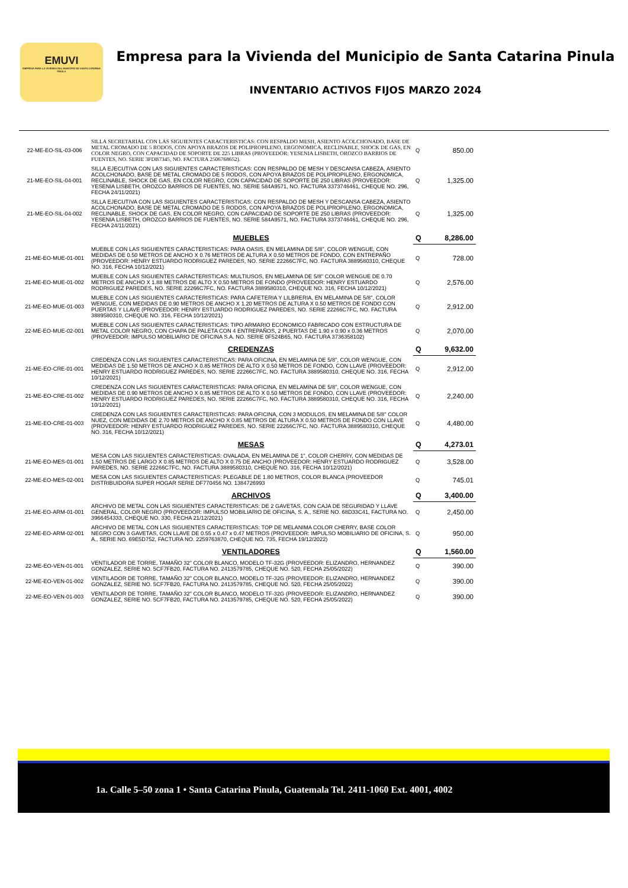EMUVI
EMPRESA PARA LA VIVIENDA DEL MUNICIPIO DE SANTA CATARINA PINULA
Empresa para la Vivienda del Municipio de Santa Catarina Pinula
INVENTARIO ACTIVOS FIJOS MARZO 2024
| 22-ME-EO-SIL-03-006 | SILLA SECRETARIAL CON LAS SIGUIENTES CARACTERISTICAS: CON RESPALDO MESH, ASIENTO ACOLCHONADO, BASE DE METAL CROMADO DE 5 RODOS, CON APOYA BRAZOS DE POLIPROPILENO, ERGONOMICA, RECLINABLE, SHOCK DE GAS, EN COLOR NEGRO, CON CAPACIDAD DE SOPORTE DE 225 LIBRAS (PROVEEDOR: YESENIA LISBETH, OROZCO BARRIOS DE FUENTES, NO. SERIE 3FDB7345, NO. FACTURA 2506768652). | Q | 850.00 |
| 21-ME-EO-SIL-04-001 | SILLA EJECUTIVA CON LAS SIGUIENTES CARACTERISTICAS: CON RESPALDO DE MESH Y DESCANSA CABEZA, ASIENTO ACOLCHONADO, BASE DE METAL CROMADO DE 5 RODOS, CON APOYA BRAZOS DE POLIPROPILENO, ERGONOMICA, RECLINABLE, SHOCK DE GAS, EN COLOR NEGRO, CON CAPACIDAD DE SOPORTE DE 250 LIBRAS (PROVEEDOR: YESENIA LISBETH, OROZCO BARRIOS DE FUENTES, NO. SERIE 584A9571, NO. FACTURA 3373746461, CHEQUE NO. 296, FECHA 24/11/2021) | Q | 1,325.00 |
| 21-ME-EO-SIL-04-002 | SILLA EJECUTIVA CON LAS SIGUIENTES CARACTERISTICAS: CON RESPALDO DE MESH Y DESCANSA CABEZA, ASIENTO ACOLCHONADO, BASE DE METAL CROMADO DE 5 RODOS, CON APOYA BRAZOS DE POLIPROPILENO, ERGONOMICA, RECLINABLE, SHOCK DE GAS, EN COLOR NEGRO, CON CAPACIDAD DE SOPORTE DE 250 LIBRAS (PROVEEDOR: YESENIA LISBETH, OROZCO BARRIOS DE FUENTES, NO. SERIE 584A9571, NO. FACTURA 3373746461, CHEQUE NO. 296, FECHA 24/11/2021) | Q | 1,325.00 |
| | MUEBLES | Q | 8,286.00 |
| 21-ME-EO-MUE-01-001 | MUEBLE CON LAS SIGUIENTES CARACTERISTICAS: PARA OASIS, EN MELAMINA DE 5/8", COLOR WENGUE, CON MEDIDAS DE 0.50 METROS DE ANCHO X 0.76 METROS DE ALTURA X 0.50 METROS DE FONDO, CON ENTREPAÑO (PROVEEDOR: HENRY ESTUARDO RODRIGUEZ PAREDES, NO. SERIE 22266C7FC, NO. FACTURA 3889580310, CHEQUE NO. 316, FECHA 10/12/2021) | Q | 728.00 |
| 21-ME-EO-MUE-01-002 | MUEBLE CON LAS SIGUIENTES CARACTERISTICAS: MULTIUSOS, EN MELAMINA DE 5/8" COLOR WENGUE DE 0.70 METROS DE ANCHO X 1.88 METROS DE ALTO X 0.50 METROS DE FONDO (PROVEEDOR: HENRY ESTUARDO RODRIGUEZ PAREDES, NO. SERIE 22266C7FC, NO. FACTURA 3889580310, CHEQUE NO. 316, FECHA 10/12/2021) | Q | 2,576.00 |
| 21-ME-EO-MUE-01-003 | MUEBLE CON LAS SIGUIENTES CARACTERISTICAS: PARA CAFETERIA Y LILBRERIA, EN MELAMINA DE 5/8", COLOR WENGUE, CON MEDIDAS DE 0.90 METROS DE ANCHO X 1.20 METROS DE ALTURA X 0.50 METROS DE FONDO CON PUERTAS Y LLAVE (PROVEEDOR: HENRY ESTUARDO RODRIGUEZ PAREDES, NO. SERIE 22266C7FC, NO. FACTURA 3889580310, CHEQUE NO. 316, FECHA 10/12/2021) | Q | 2,912.00 |
| 22-ME-EO-MUE-02-001 | MUEBLE CON LAS SIGUIENTES CARACTERISTICAS: TIPO ARMARIO ECONOMICO FABRICADO CON ESTRUCTURA DE METAL COLOR NEGRO, CON CHAPA DE PALETA CON 4 ENTREPAÑOS, 2 PUERTAS DE 1.90 x 0.90 x 0.36 METROS (PROVEEDOR: IMPULSO MOBILIARIO DE OFICINA S.A. NO. SERIE 0F524B65, NO. FACTURA 3736358102) | Q | 2,070.00 |
| | CREDENZAS | Q | 9,632.00 |
| 21-ME-EO-CRE-01-001 | CREDENZA CON LAS SIGUIENTES CARACTERISTICAS: PARA OFICINA, EN MELAMINA DE 5/8", COLOR WENGUE, CON MEDIDAS DE 1.50 METROS DE ANCHO X 0.85 METROS DE ALTO X 0.50 METROS DE FONDO, CON LLAVE (PROVEEDOR: HENRY ESTUARDO RODRIGUEZ PAREDES, NO. SERIE 22266C7FC, NO. FACTURA 3889580310, CHEQUE NO. 316, FECHA 10/12/2021) | Q | 2,912.00 |
| 21-ME-EO-CRE-01-002 | CREDENZA CON LAS SIGUIENTES CARACTERISTICAS: PARA OFICINA, EN MELAMINA DE 5/8", COLOR WENGUE, CON MEDIDAS DE 0.90 METROS DE ANCHO X 0.85 METROS DE ALTO X 0.50 METROS DE FONDO, CON LLAVE (PROVEEDOR: HENRY ESTUARDO RODRIGUEZ PAREDES, NO. SERIE 22266C7FC, NO. FACTURA 3889580310, CHEQUE NO. 316, FECHA 10/12/2021) | Q | 2,240.00 |
| 21-ME-EO-CRE-01-003 | CREDENZA CON LAS SIGUIENTES CARACTERISTICAS: PARA OFICINA, CON 3 MODULOS, EN MELAMINA DE 5/8" COLOR NUEZ, CON MEDIDAS DE 2.70 METROS DE ANCHO X 0.85 METROS DE ALTURA X 0.50 METROS DE FONDO CON LLAVE (PROVEEDOR: HENRY ESTUARDO RODRIGUEZ PAREDES, NO. SERIE 22266C7FC, NO. FACTURA 3889580310, CHEQUE NO. 316, FECHA 10/12/2021) | Q | 4,480.00 |
| | MESAS | Q | 4,273.01 |
| 21-ME-EO-MES-01-001 | MESA CON LAS SIGUIENTES CARACTERISTICAS: OVALADA, EN MELAMINA DE 1", COLOR CHERRY, CON MEDIDAS DE 1.50 METROS DE LARGO X 0.85 METROS DE ALTO X 0.75 DE ANCHO (PROVEEDOR: HENRY ESTUARDO RODRIGUEZ PAREDES, NO. SERIE 22266C7FC, NO. FACTURA 3889580310, CHEQUE NO. 316, FECHA 10/12/2021) | Q | 3,528.00 |
| 22-ME-EO-MES-02-001 | MESA CON LAS SIGUIENTES CARACTERISTICAS: PLEGABLE DE 1.80 METROS, COLOR BLANCA (PROVEEDOR DISTRIBUIDORA SUPER HOGAR SERIE DF770456 NO. 1384726993 | Q | 745.01 |
| | ARCHIVOS | Q | 3,400.00 |
| 21-ME-EO-ARM-01-001 | ARCHIVO DE METAL CON LAS SIGUIENTES CARACTERISTICAS: DE 2 GAVETAS, CON CAJA DE SEGURIDAD Y LLAVE GENERAL, COLOR NEGRO (PROVEEDOR: IMPULSO MOBILIARIO DE OFICINA, S. A., SERIE NO. 68D33C41, FACTURA NO. 3966454333, CHEQUE NO. 330, FECHA 21/12/2021) | Q | 2,450.00 |
| 22-ME-EO-ARM-02-001 | ARCHIVO DE METAL CON LAS SIGUIENTES CARACTERISTICAS: TOP DE MELANIMA COLOR CHERRY, BASE COLOR NEGRO CON 3 GAVETAS, CON LLAVE DE 0.55 x 0.47 x 0.47 METROS (PROVEEDOR: IMPULSO MOBILIARIO DE OFICINA, S. A., SERIE NO. 69E5D752, FACTURA NO. 2259763870, CHEQUE NO. 735, FECHA 19/12/2022) | Q | 950.00 |
| | VENTILADORES | Q | 1,560.00 |
| 22-ME-EO-VEN-01-001 | VENTILADOR DE TORRE, TAMAÑO 32" COLOR BLANCO, MODELO TF-32G (PROVEEDOR: ELIZANDRO, HERNANDEZ GONZALEZ, SERIE NO. 5CF7FB20, FACTURA NO. 2413579785, CHEQUE NO. 520, FECHA 25/05/2022) | Q | 390.00 |
| 22-ME-EO-VEN-01-002 | VENTILADOR DE TORRE, TAMAÑO 32" COLOR BLANCO, MODELO TF-32G (PROVEEDOR: ELIZANDRO, HERNANDEZ GONZALEZ, SERIE NO. 5CF7FB20, FACTURA NO. 2413579785, CHEQUE NO. 520, FECHA 25/05/2022) | Q | 390.00 |
| 22-ME-EO-VEN-01-003 | VENTILADOR DE TORRE, TAMAÑO 32" COLOR BLANCO, MODELO TF-32G (PROVEEDOR: ELIZANDRO, HERNANDEZ GONZALEZ, SERIE NO. 5CF7FB20, FACTURA NO. 2413579785, CHEQUE NO. 520, FECHA 25/05/2022) | Q | 390.00 |
1a. Calle 5–50 zona 1 • Santa Catarina Pinula, Guatemala Tel. 2411-1060 Ext. 4001, 4002